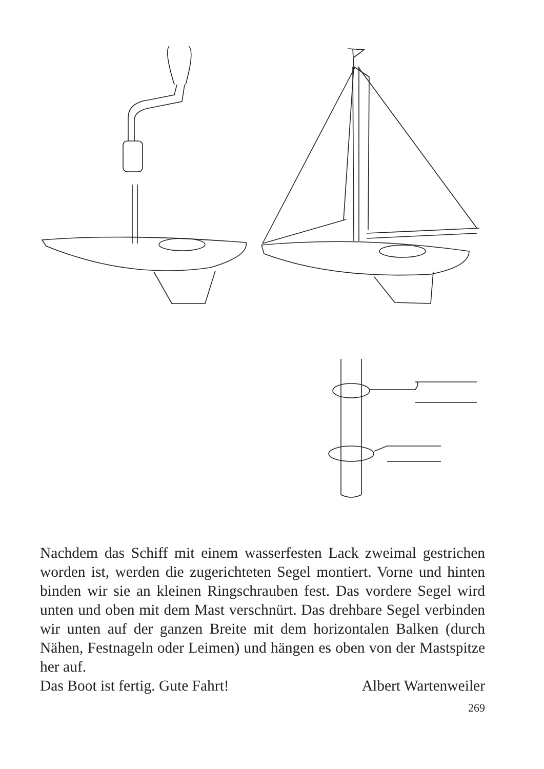Nachdem das Schiff mit einem wasserfesten Lack zweimal gestrichen worden ist, werden die zugerichteten Segel montiert. Vorne und hinten binden wir sie an kleinen Ringschrauben fest. Das vordere Segel wird unten und oben mit dem Mast verschnürt. Das drehbare Segel verbinden wir unten auf der ganzen Breite mit dem horizontalen Balken (durch Nähen, Festnageln oder Leimen) und hängen es oben von der Mastspitze her auf.
Das Boot ist fertig. Gute Fahrt! Albert Wartenweiler
269